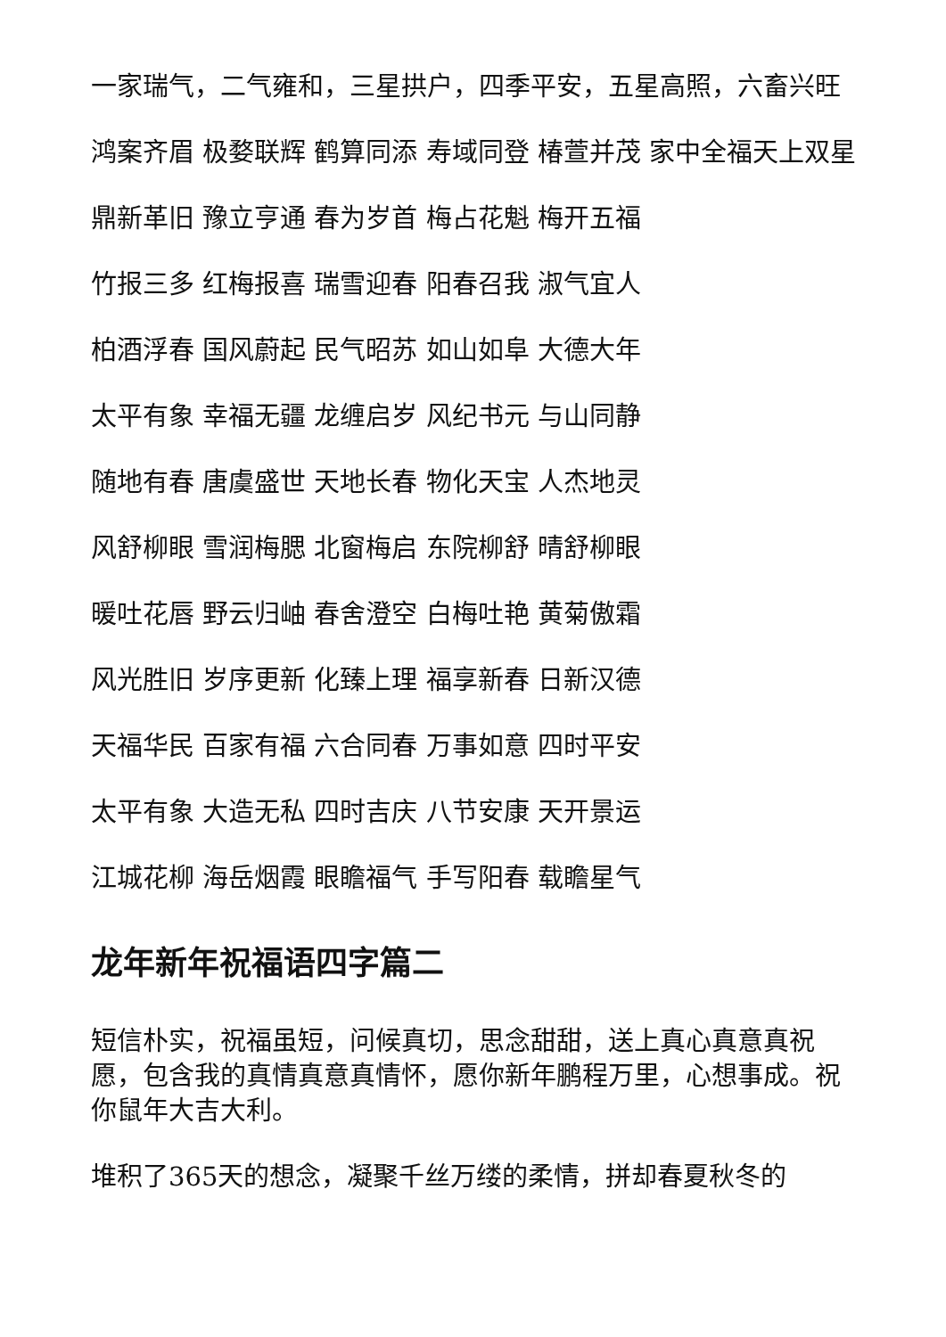一家瑞气，二气雍和，三星拱户，四季平安，五星高照，六畜兴旺
鸿案齐眉 极婺联辉 鹤算同添 寿域同登 椿萱并茂 家中全福天上双星
鼎新革旧 豫立亨通 春为岁首 梅占花魁 梅开五福
竹报三多 红梅报喜 瑞雪迎春 阳春召我 淑气宜人
柏酒浮春 国风蔚起 民气昭苏 如山如阜 大德大年
太平有象 幸福无疆 龙缠启岁 风纪书元 与山同静
随地有春 唐虞盛世 天地长春 物化天宝 人杰地灵
风舒柳眼 雪润梅腮 北窗梅启 东院柳舒 晴舒柳眼
暖吐花唇 野云归岫 春舍澄空 白梅吐艳 黄菊傲霜
风光胜旧 岁序更新 化臻上理 福享新春 日新汉德
天福华民 百家有福 六合同春 万事如意 四时平安
太平有象 大造无私 四时吉庆 八节安康 天开景运
江城花柳 海岳烟霞 眼瞻福气 手写阳春 载瞻星气
龙年新年祝福语四字篇二
短信朴实，祝福虽短，问候真切，思念甜甜，送上真心真意真祝愿，包含我的真情真意真情怀，愿你新年鹏程万里，心想事成。祝你鼠年大吉大利。
堆积了365天的想念，凝聚千丝万缕的柔情，拼却春夏秋冬的